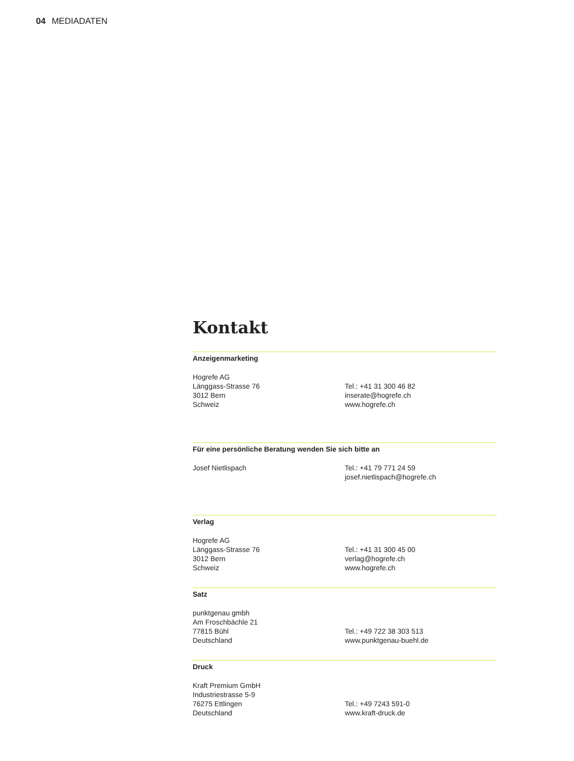04 MEDIADATEN
Kontakt
Anzeigenmarketing
Hogrefe AG
Länggass-Strasse 76
3012 Bern
Schweiz
Tel.: +41 31 300 46 82
inserate@hogrefe.ch
www.hogrefe.ch
Für eine persönliche Beratung wenden Sie sich bitte an
Josef Nietlispach Tel.: +41 79 771 24 59
josef.nietlispach@hogrefe.ch
Verlag
Hogrefe AG
Länggass-Strasse 76
3012 Bern
Schweiz
Tel.: +41 31 300 45 00
verlag@hogrefe.ch
www.hogrefe.ch
Satz
punktgenau gmbh
Am Froschbächle 21
77815 Bühl
Deutschland
Tel.: +49 722 38 303 513
www.punktgenau-buehl.de
Druck
Kraft Premium GmbH
Industriestrasse 5-9
76275 Ettlingen
Deutschland
Tel.: +49 7243 591-0
www.kraft-druck.de